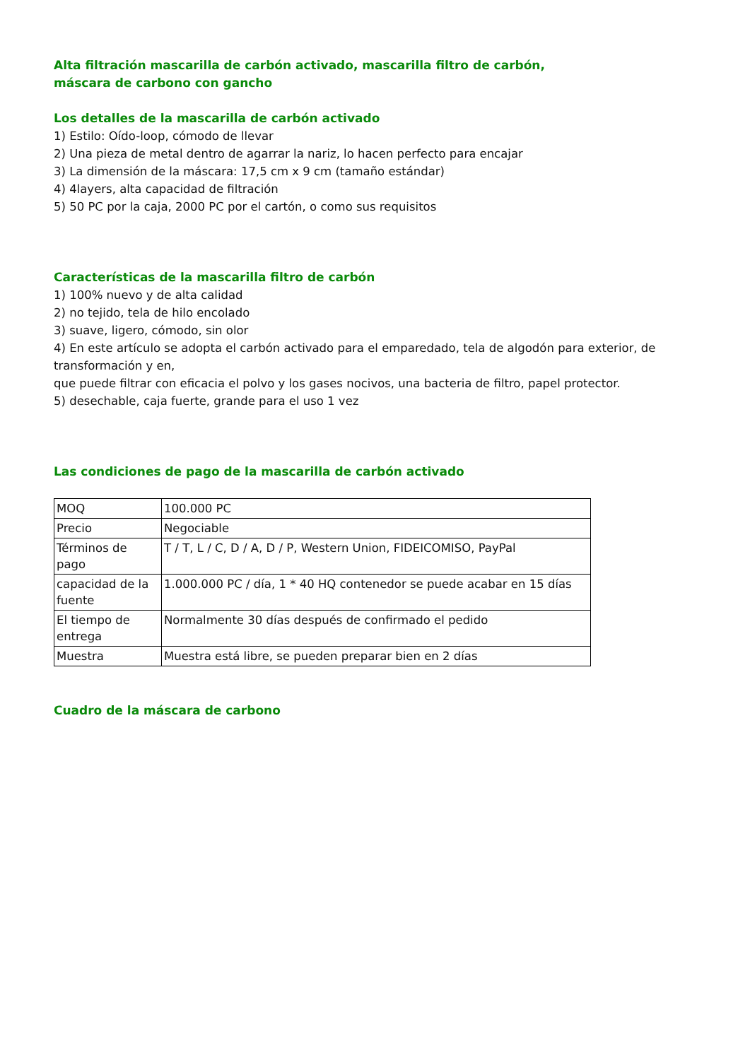Alta filtración mascarilla de carbón activado, mascarilla filtro de carbón,
máscara de carbono con gancho
Los detalles de la mascarilla de carbón activado
1) Estilo: Oído-loop, cómodo de llevar
2) Una pieza de metal dentro de agarrar la nariz, lo hacen perfecto para encajar
3) La dimensión de la máscara: 17,5 cm x 9 cm (tamaño estándar)
4) 4layers, alta capacidad de filtración
5) 50 PC por la caja, 2000 PC por el cartón, o como sus requisitos
Características de la mascarilla filtro de carbón
1) 100% nuevo y de alta calidad
2) no tejido, tela de hilo encolado
3) suave, ligero, cómodo, sin olor
4) En este artículo se adopta el carbón activado para el emparedado, tela de algodón para exterior, de transformación y en,
que puede filtrar con eficacia el polvo y los gases nocivos, una bacteria de filtro, papel protector.
5) desechable, caja fuerte, grande para el uso 1 vez
Las condiciones de pago de la mascarilla de carbón activado
| MOQ | 100.000 PC |
| Precio | Negociable |
| Términos de pago | T / T, L / C, D / A, D / P, Western Union, FIDEICOMISO, PayPal |
| capacidad de la fuente | 1.000.000 PC / día, 1 * 40 HQ contenedor se puede acabar en 15 días |
| El tiempo de entrega | Normalmente 30 días después de confirmado el pedido |
| Muestra | Muestra está libre, se pueden preparar bien en 2 días |
Cuadro de la máscara de carbono